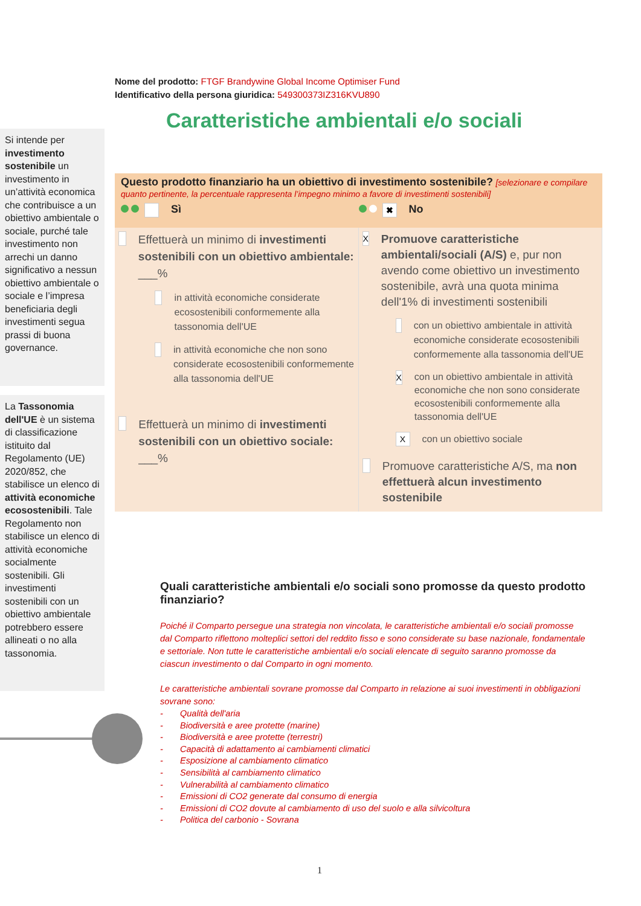Nome del prodotto: FTGF Brandywine Global Income Optimiser Fund
Identificativo della persona giuridica: 549300373IZ316KVU890
Caratteristiche ambientali e/o sociali
Si intende per investimento sostenibile un investimento in un’attività economica che contribuisce a un obiettivo ambientale o sociale, purché tale investimento non arrechi un danno significativo a nessun obiettivo ambientale o sociale e l’impresa beneficiaria degli investimenti segua prassi di buona governance.
La Tassonomia dell'UE è un sistema di classificazione istituito dal Regolamento (UE) 2020/852, che stabilisce un elenco di attività economiche ecosostenibili. Tale Regolamento non stabilisce un elenco di attività economiche socialmente sostenibili. Gli investimenti sostenibili con un obiettivo ambientale potrebbero essere allineati o no alla tassonomia.
Questo prodotto finanziario ha un obiettivo di investimento sostenibile? [selezionare e compilare quanto pertinente, la percentuale rappresenta l’impegno minimo a favore di investimenti sostenibili]
Sì
✖ No
Effettuerà un minimo di investimenti sostenibili con un obiettivo ambientale: ___%
in attività economiche considerate ecosostenibili conformemente alla tassonomia dell'UE
in attività economiche che non sono considerate ecosostenibili conformemente alla tassonomia dell'UE
Effettuerà un minimo di investimenti sostenibili con un obiettivo sociale: ___%
X
Promuove caratteristiche ambientali/sociali (A/S) e, pur non avendo come obiettivo un investimento sostenibile, avrà una quota minima dell'1% di investimenti sostenibili
con un obiettivo ambientale in attività economiche considerate ecosostenibili conformemente alla tassonomia dell'UE
X
con un obiettivo ambientale in attività economiche che non sono considerate ecosostenibili conformemente alla tassonomia dell'UE
X
con un obiettivo sociale
Promuove caratteristiche A/S, ma non effettuerà alcun investimento sostenibile
Quali caratteristiche ambientali e/o sociali sono promosse da questo prodotto finanziario?
Poiché il Comparto persegue una strategia non vincolata, le caratteristiche ambientali e/o sociali promosse dal Comparto riflettono molteplici settori del reddito fisso e sono considerate su base nazionale, fondamentale e settoriale. Non tutte le caratteristiche ambientali e/o sociali elencate di seguito saranno promosse da ciascun investimento o dal Comparto in ogni momento.
Le caratteristiche ambientali sovrane promosse dal Comparto in relazione ai suoi investimenti in obbligazioni sovrane sono:
- Qualità dell'aria
- Biodiversità e aree protette (marine)
- Biodiversità e aree protette (terrestri)
- Capacità di adattamento ai cambiamenti climatici
- Esposizione al cambiamento climatico
- Sensibilità al cambiamento climatico
- Vulnerabilità al cambiamento climatico
- Emissioni di CO2 generate dal consumo di energia
- Emissioni di CO2 dovute al cambiamento di uso del suolo e alla silvicoltura
- Politica del carbonio - Sovrana
1